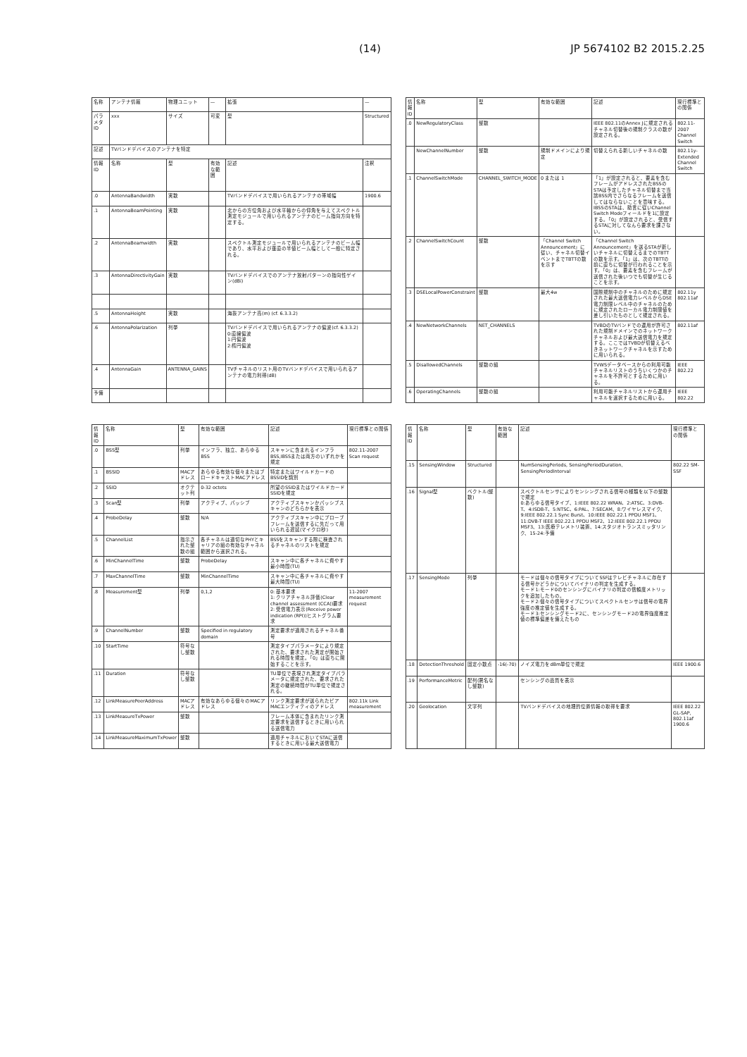(14) JP 5674102 B2 2015.2.25
| 名称 | アンテナ情報 | 物理ユニット | — | 拡張 | — | |
| パラメタ ID | xxx | サイズ | 可変 | 型 | Structured | |
| 記述 | TVバンドデバイスのアンテナを特定 | | | | | |
| 情報ID | 名称 | 型 | 有効な範囲 | 記述 | | 注釈 |
| .0 | AntennaBandwidth | 実数 | | TVバンドデバイスで用いられるアンテナの帯域幅 | | 1900.6 |
| .1 | AntennaBeamPointing | 実数 | | 北からの方位角および水平軸からの仰角を与えてスペクトル測定モジュールで用いられるアンテナのビーム指向方向を特定する。 | | |
| .2 | AntennaBeamwidth | 実数 | | スペクトル測定モジュールで用いられるアンテナのビーム幅であり、水平および垂直の半値ビーム幅として一般に特定される。 | | |
| .3 | AntennaDirectivityGain | 実数 | | TVバンドデバイスでのアンテナ放射パターンの指向性ゲイン(dBi) | | |
| .5 | AntennaHeight | 実数 | | 海抜アンテナ高(m) (cf. 6.3.3.2) | | |
| .6 | AntennaPolarization | 列挙 | | TVバンドデバイスで用いられるアンテナの偏波(cf. 6.3.3.2) 0:直線偏波 1:円偏波 2:楕円偏波 | | |
| .4 | AntennaGain | ANTENNA_GAINS | | TVチャネルのリスト用のTVバンドデバイスで用いられるアンテナの電力利得(dB) | | |
| 予備 | | | | | | |
| 情報ID | 名称 | 型 | 有効な範囲 | 記述 | 現行標準との関係 |
| --- | --- | --- | --- | --- | --- |
| .0 | NewRegulatoryClass | 整数 | | IEEE 802.11のAnnex Jに規定されるチャネル切替後の規制クラスの数が設定される。 | 802.11-2007 Channel Switch |
| | NewChannelNumber | 整数 | 規制ドメインにより規定 | 切替えられる新しいチャネルの数 | 802.11y-Extended Channel Switch |
| .1 | ChannelSwitchMode | CHANNEL_SWITCH_MODE | 0 または 1 | 「1」が設定されると、要素を含むフレームがアドレスされたBSSのSTAは予定したチャネル切替まで当該BSS内でさらなるフレームを送信してはならないことを意味する。IBSSのSTAは、助言に従いChannel Switch Modeフィールドを1に設定する。「0」が設定されると、受信するSTAに対してなんら要求を課さない。 | |
| .2 | ChannelSwitchCount | 整数 | 「Channel Switch Announcement」に従い、チャネル切替イベントまでTBTTの数を示す | 「Channel Switch Announcement」を送るSTAが新しいチャネルに切替えるまでのTBTTの数を示す。「1」は、次のTBTTの前に直ちに切替が行われることを示す。「0」は、要素を含むフレームが送信された後いつでも切替が生じることを示す。 | |
| .3 | DSELocalPowerConstraint | 整数 | 最大4w | 国際規制中のチャネルのために規定された最大送信電力レベルからDSE電力制限レベル中のチャネルのために規定されたローカル電力制限値を差し引いたものとして規定される。 | 802.11y 802.11af |
| .4 | NewNetworkChannels | NET_CHANNELS | | TVBDのTVバンドでの運用が許可された規制ドメインでのネットワークチャネルおよび最大送信電力を規定する。ここではTVBDが切替えるべきネットワークチャネルを示すために用いられる。 | 802.11af |
| .5 | DisallowedChannels | 整数の組 | | TVWSデータベースからの利用可能チャネルリストのうちいくつかのチャネルを不許可とするために用いる。 | IEEE 802.22 |
| .6 | OperatingChannels | 整数の組 | | 利用可能チャネルリストから運用チャネルを選択するために用いる。 | IEEE 802.22 |
| 情報ID | 名称 | 型 | 有効な範囲 | 記述 | 現行標準との関係 |
| --- | --- | --- | --- | --- | --- |
| .0 | BSS型 | 列挙 | インフラ、独立、あらゆるBSS | スキャンに含まれるインフラBSS,IBSSまたは両方のいずれかを規定 | 802.11-2007 Scan request |
| .1 | BSSID | MACアドレス | あらゆる有効な個々またはブロードキャストMACアドレス | 特定またはワイルドカードのBSSIDを識別 | |
| .2 | SSID | オクテット列 | 0-32 octets | 所望のSSIDまたはワイルドカードSSIDを規定 | |
| .3 | Scan型 | 列挙 | アクティブ、パッシブ | アクティブスキャンかパッシブスキャンのどちらかを表示 | |
| .4 | ProbeDelay | 整数 | N/A | アクティブスキャン中にプローブフレームを送信するに先だって用いられる遅延(マイクロ秒) | |
| .5 | ChannelList | 指示された整数の組 | 各チャネルは適切なPHYとキャリアの組の有効なチャネル範囲から選択される。 | BSSをスキャンする際に検査されるチャネルのリストを規定 | |
| .6 | MinChannelTime | 整数 | ProbeDelay | スキャン中に各チャネルに費やす最小時間(TU) | |
| .7 | MaxChannelTime | 整数 | MinChannelTime | スキャン中に各チャネルに費やす最大時間(TU) | |
| .8 | Measurement型 | 列挙 | 0,1,2 | 0: 基本要求 1: クリアチャネル評価(Clear channel assessment (CCA))要求 2: 受信電力表示(Receive power indication (RPI))ヒストグラム要求 | 11-2007 measurement request |
| .9 | ChannelNumber | 整数 | Specified in regulatory domain | 測定要求が適用されるチャネル番号 | |
| .10 | StartTime | 符号なし整数 | | 測定タイプパラメータにより規定された、要求された測定が開始される時間を規定。「0」は直ちに開始することを示す。 | |
| .11 | Duration | 符号なし整数 | | TU単位で表現され測定タイプパラメータに規定された、要求された測定の継続時間がTU単位で規定される。 | |
| .12 | LinkMeasurePeerAddress | MACアドレス | 有効なあらゆる個々のMACアドレス | リンク測定要求が送られたピアMACエンティティのアドレス | 802.11k Link measurement |
| .13 | LinkMeasureTxPower | 整数 | | フレーム本体に含まれたリンク測定要求を送信するときに用いられる送信電力 | |
| .14 | LinkMeasureMaximumTxPower | 整数 | | 適用チャネルにおいてSTAに送信するときに用いる最大送信電力 | |
| 情報ID | 名称 | 型 | 有効な範囲 | 記述 | 現行標準との関係 |
| --- | --- | --- | --- | --- | --- |
| .15 | SensingWindow | Structured | | NumSensingPeriods, SensingPeriodDuration, SensingPeriodInterval | 802.22 SM-SSF |
| .16 | Signal型 | ベクトル(整数) | | スペクトルセンサによりセンシングされる信号の種類を以下の整数で規定 0:あらゆる信号タイプ、1:IEEE 802.22 WRAN、2:ATSC、3:DVB-T、4:ISDB-T、5:NTSC、6:PAL、7:SECAM、8:ワイヤレスマイク、9:IEEE 802.22.1 Sync Burst、10:IEEE 802.22.1 PPDU MSF1、11:DVB-T IEEE 802.22.1 PPDU MSF2、12:IEEE 802.22.1 PPDU MSF3、13:医療テレメトリ装置、14:スタジオトランスミッタリンク、15-24:予備 | |
| .17 | SensingMode | 列挙 | | モードは個々の信号タイプについてSSFはテレビチャネルに存在する信号かどうかについてバイナリの判定を生成する。 モード1:モード0のセンシングにバイナリの判定の信頼度メトリックを追加したもの。 モード2:個々の信号タイプについてスペクトルセンサは信号の電界強度の推定値を生成する。 モード3:センシングモード2に、センシングモード2の電界強度推定値の標準偏差を備えたもの | |
| .18 | DetectionThreshold | 固定小数点 | -16(-70) | ノイズ電力をdBm単位で規定 | IEEE 1900.6 |
| .19 | PerformanceMetric | 配列(署名なし整数) | | センシングの品質を表示 | |
| .20 | Geolocation | 文字列 | | TVバンドデバイスの地理的位置情報の取得を要求 | IEEE 802.22 GL-SAP, 802.11af 1900.6 |